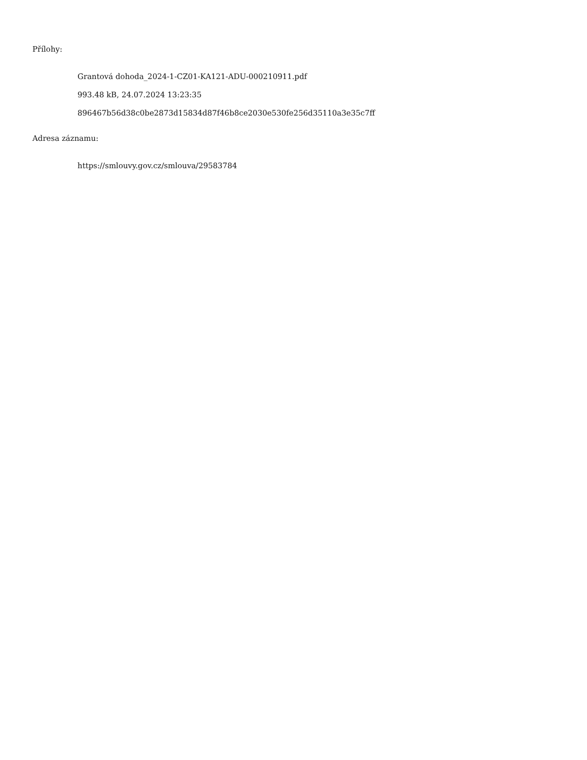Přílohy:
Grantová dohoda_2024-1-CZ01-KA121-ADU-000210911.pdf
993.48 kB, 24.07.2024 13:23:35
896467b56d38c0be2873d15834d87f46b8ce2030e530fe256d35110a3e35c7ff
Adresa záznamu:
https://smlouvy.gov.cz/smlouva/29583784